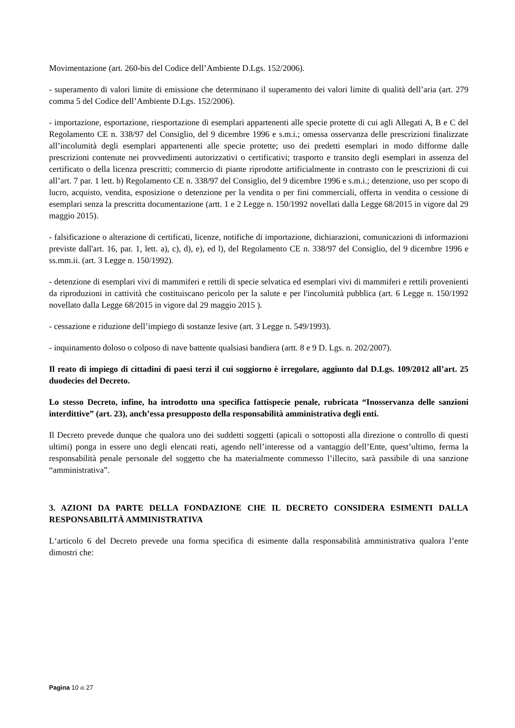Movimentazione (art. 260-bis del Codice dell’Ambiente D.Lgs. 152/2006).
- superamento di valori limite di emissione che determinano il superamento dei valori limite di qualità dell’aria (art. 279 comma 5 del Codice dell’Ambiente D.Lgs. 152/2006).
- importazione, esportazione, riesportazione di esemplari appartenenti alle specie protette di cui agli Allegati A, B e C del Regolamento CE n. 338/97 del Consiglio, del 9 dicembre 1996 e s.m.i.; omessa osservanza delle prescrizioni finalizzate all’incolumità degli esemplari appartenenti alle specie protette; uso dei predetti esemplari in modo difforme dalle prescrizioni contenute nei provvedimenti autorizzativi o certificativi; trasporto e transito degli esemplari in assenza del certificato o della licenza prescritti; commercio di piante riprodotte artificialmente in contrasto con le prescrizioni di cui all’art. 7 par. 1 lett. b) Regolamento CE n. 338/97 del Consiglio, del 9 dicembre 1996 e s.m.i.; detenzione, uso per scopo di lucro, acquisto, vendita, esposizione o detenzione per la vendita o per fini commerciali, offerta in vendita o cessione di esemplari senza la prescritta documentazione (artt. 1 e 2 Legge n. 150/1992 novellati dalla Legge 68/2015 in vigore dal 29 maggio 2015).
- falsificazione o alterazione di certificati, licenze, notifiche di importazione, dichiarazioni, comunicazioni di informazioni previste dall'art. 16, par. 1, lett. a), c), d), e), ed l), del Regolamento CE n. 338/97 del Consiglio, del 9 dicembre 1996 e ss.mm.ii. (art. 3 Legge n. 150/1992).
- detenzione di esemplari vivi di mammiferi e rettili di specie selvatica ed esemplari vivi di mammiferi e rettili provenienti da riproduzioni in cattività che costituiscano pericolo per la salute e per l'incolumità pubblica (art. 6 Legge n. 150/1992 novellato dalla Legge 68/2015 in vigore dal 29 maggio 2015 ).
- cessazione e riduzione dell’impiego di sostanze lesive (art. 3 Legge n. 549/1993).
- inquinamento doloso o colposo di nave battente qualsiasi bandiera (artt. 8 e 9 D. Lgs. n. 202/2007).
Il reato di impiego di cittadini di paesi terzi il cui soggiorno è irregolare, aggiunto dal D.Lgs. 109/2012 all’art. 25 duodecies del Decreto.
Lo stesso Decreto, infine, ha introdotto una specifica fattispecie penale, rubricata “Inosservanza delle sanzioni interdittive” (art. 23), anch’essa presupposto della responsabilità amministrativa degli enti.
Il Decreto prevede dunque che qualora uno dei suddetti soggetti (apicali o sottoposti alla direzione o controllo di questi ultimi) ponga in essere uno degli elencati reati, agendo nell’interesse od a vantaggio dell’Ente, quest’ultimo, ferma la responsabilità penale personale del soggetto che ha materialmente commesso l’illecito, sarà passibile di una sanzione “amministrativa”.
3. AZIONI DA PARTE DELLA FONDAZIONE CHE IL DECRETO CONSIDERA ESIMENTI DALLA RESPONSABILITÀ AMMINISTRATIVA
L‘articolo 6 del Decreto prevede una forma specifica di esimente dalla responsabilità amministrativa qualora l’ente dimostri che:
Pagina 10 di 27